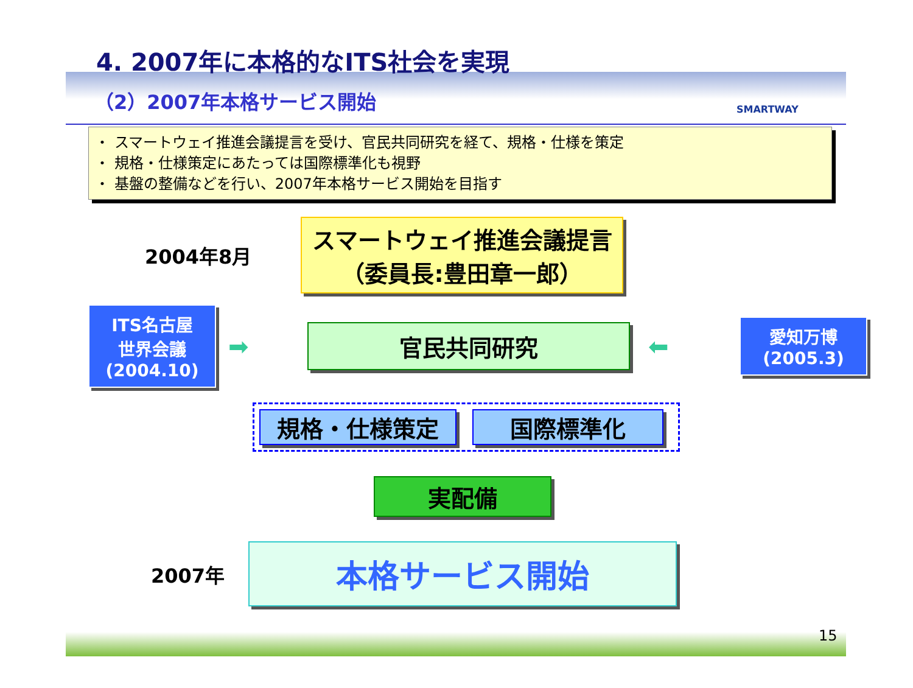4. 2007年に本格的なITS社会を実現
SMARTWAY
（2）2007年本格サービス開始
・ スマートウェイ推進会議提言を受け、官民共同研究を経て、規格・仕様を策定
・ 規格・仕様策定にあたっては国際標準化も視野
・ 基盤の整備などを行い、2007年本格サービス開始を目指す
2004年8月
スマートウェイ推進会議提言
（委員長:豊田章一郎）
ITS名古屋
世界会議
(2004.10)
➡
官民共同研究
⬅
愛知万博
(2005.3)
規格・仕様策定 国際標準化
実配備
2007年
本格サービス開始
15